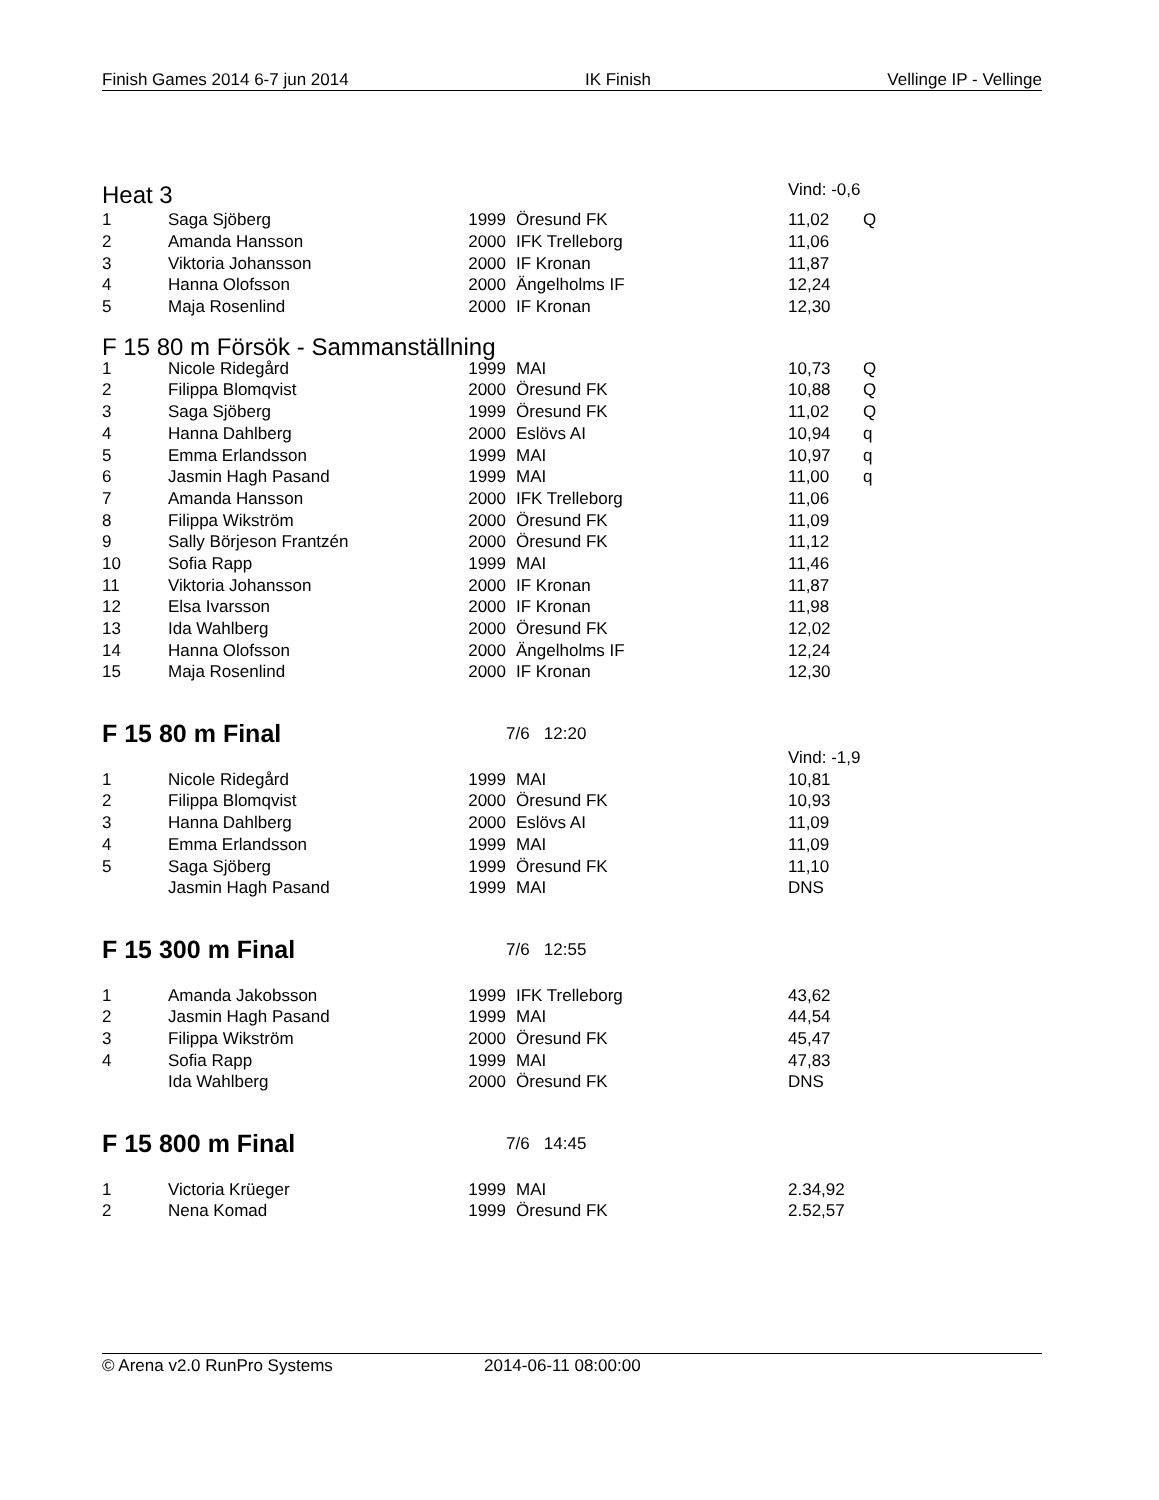Finish Games 2014 6-7 jun 2014 IK Finish Vellinge IP - Vellinge
| Heat 3 | | | | Vind: -0,6 | |
| 1 | Saga Sjöberg | 1999 | Öresund FK | 11,02 | Q |
| 2 | Amanda Hansson | 2000 | IFK Trelleborg | 11,06 | |
| 3 | Viktoria Johansson | 2000 | IF Kronan | 11,87 | |
| 4 | Hanna Olofsson | 2000 | Ängelholms IF | 12,24 | |
| 5 | Maja Rosenlind | 2000 | IF Kronan | 12,30 | |
| F 15 80 m Försök - Sammanställning | | | | | |
| 1 | Nicole Ridegård | 1999 | MAI | 10,73 | Q |
| 2 | Filippa Blomqvist | 2000 | Öresund FK | 10,88 | Q |
| 3 | Saga Sjöberg | 1999 | Öresund FK | 11,02 | Q |
| 4 | Hanna Dahlberg | 2000 | Eslövs AI | 10,94 | q |
| 5 | Emma Erlandsson | 1999 | MAI | 10,97 | q |
| 6 | Jasmin Hagh Pasand | 1999 | MAI | 11,00 | q |
| 7 | Amanda Hansson | 2000 | IFK Trelleborg | 11,06 | |
| 8 | Filippa Wikström | 2000 | Öresund FK | 11,09 | |
| 9 | Sally Börjeson Frantzén | 2000 | Öresund FK | 11,12 | |
| 10 | Sofia Rapp | 1999 | MAI | 11,46 | |
| 11 | Viktoria Johansson | 2000 | IF Kronan | 11,87 | |
| 12 | Elsa Ivarsson | 2000 | IF Kronan | 11,98 | |
| 13 | Ida Wahlberg | 2000 | Öresund FK | 12,02 | |
| 14 | Hanna Olofsson | 2000 | Ängelholms IF | 12,24 | |
| 15 | Maja Rosenlind | 2000 | IF Kronan | 12,30 | |
| F 15 80 m Final 7/6 12:20 | | | | | |
| | | | | Vind: -1,9 | |
| 1 | Nicole Ridegård | 1999 | MAI | 10,81 | |
| 2 | Filippa Blomqvist | 2000 | Öresund FK | 10,93 | |
| 3 | Hanna Dahlberg | 2000 | Eslövs AI | 11,09 | |
| 4 | Emma Erlandsson | 1999 | MAI | 11,09 | |
| 5 | Saga Sjöberg | 1999 | Öresund FK | 11,10 | |
| | Jasmin Hagh Pasand | 1999 | MAI | DNS | |
| F 15 300 m Final 7/6 12:55 | | | | | |
| 1 | Amanda Jakobsson | 1999 | IFK Trelleborg | 43,62 | |
| 2 | Jasmin Hagh Pasand | 1999 | MAI | 44,54 | |
| 3 | Filippa Wikström | 2000 | Öresund FK | 45,47 | |
| 4 | Sofia Rapp | 1999 | MAI | 47,83 | |
| | Ida Wahlberg | 2000 | Öresund FK | DNS | |
| F 15 800 m Final 7/6 14:45 | | | | | |
| 1 | Victoria Krüeger | 1999 | MAI | 2.34,92 | |
| 2 | Nena Komad | 1999 | Öresund FK | 2.52,57 | |
© Arena v2.0 RunPro Systems 2014-06-11 08:00:00